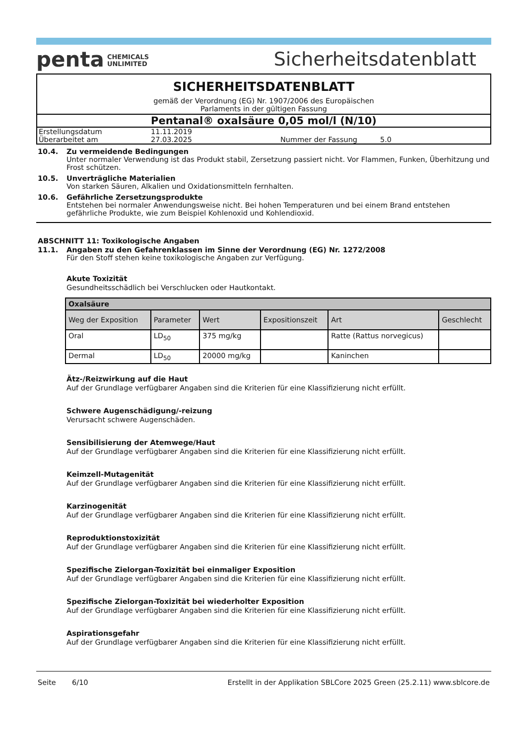penta CHEMICALS
UNLIMITED
Sicherheitsdatenblatt
SICHERHEITSDATENBLATT
gemäß der Verordnung (EG) Nr. 1907/2006 des Europäischen
Parlaments in der gültigen Fassung
Pentanal® oxalsäure 0,05 mol/l (N/10)
| Erstellungsdatum | 11.11.2019 | | |
| Überarbeitet am | 27.03.2025 | Nummer der Fassung | 5.0 |
10.4. Zu vermeidende Bedingungen
Unter normaler Verwendung ist das Produkt stabil, Zersetzung passiert nicht. Vor Flammen, Funken, Überhitzung und Frost schützen.
10.5. Unverträgliche Materialien
Von starken Säuren, Alkalien und Oxidationsmitteln fernhalten.
10.6. Gefährliche Zersetzungsprodukte
Entstehen bei normaler Anwendungsweise nicht. Bei hohen Temperaturen und bei einem Brand entstehen gefährliche Produkte, wie zum Beispiel Kohlenoxid und Kohlendioxid.
ABSCHNITT 11: Toxikologische Angaben
11.1. Angaben zu den Gefahrenklassen im Sinne der Verordnung (EG) Nr. 1272/2008
Für den Stoff stehen keine toxikologische Angaben zur Verfügung.
Akute Toxizität
Gesundheitsschädlich bei Verschlucken oder Hautkontakt.
| Oxalsäure | | | | | |
| --- | --- | --- | --- | --- | --- |
| Weg der Exposition | Parameter | Wert | Expositionszeit | Art | Geschlecht |
| Oral | LD<sub>50</sub> | 375 mg/kg | | Ratte (Rattus norvegicus) | |
| Dermal | LD<sub>50</sub> | 20000 mg/kg | | Kaninchen | |
Ätz-/Reizwirkung auf die Haut
Auf der Grundlage verfügbarer Angaben sind die Kriterien für eine Klassifizierung nicht erfüllt.
Schwere Augenschädigung/-reizung
Verursacht schwere Augenschäden.
Sensibilisierung der Atemwege/Haut
Auf der Grundlage verfügbarer Angaben sind die Kriterien für eine Klassifizierung nicht erfüllt.
Keimzell-Mutagenität
Auf der Grundlage verfügbarer Angaben sind die Kriterien für eine Klassifizierung nicht erfüllt.
Karzinogenität
Auf der Grundlage verfügbarer Angaben sind die Kriterien für eine Klassifizierung nicht erfüllt.
Reproduktionstoxizität
Auf der Grundlage verfügbarer Angaben sind die Kriterien für eine Klassifizierung nicht erfüllt.
Spezifische Zielorgan-Toxizität bei einmaliger Exposition
Auf der Grundlage verfügbarer Angaben sind die Kriterien für eine Klassifizierung nicht erfüllt.
Spezifische Zielorgan-Toxizität bei wiederholter Exposition
Auf der Grundlage verfügbarer Angaben sind die Kriterien für eine Klassifizierung nicht erfüllt.
Aspirationsgefahr
Auf der Grundlage verfügbarer Angaben sind die Kriterien für eine Klassifizierung nicht erfüllt.
Seite 6/10 Erstellt in der Applikation SBLCore 2025 Green (25.2.11) www.sblcore.de